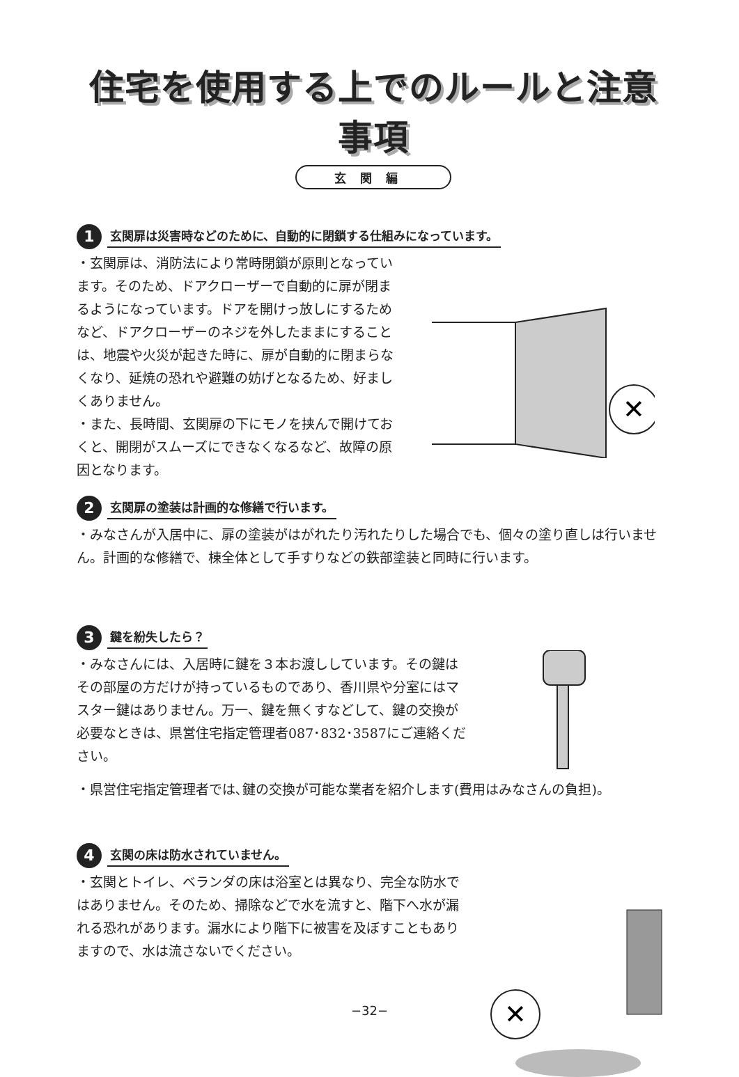住宅を使用する上でのルールと注意事項
玄関編
1
玄関扉は災害時などのために、自動的に閉鎖する仕組みになっています。
・玄関扉は、消防法により常時閉鎖が原則となっています。そのため、ドアクローザーで自動的に扉が閉まるようになっています。ドアを開けっ放しにするためなど、ドアクローザーのネジを外したままにすることは、地震や火災が起きた時に、扉が自動的に閉まらなくなり、延焼の恐れや避難の妨げとなるため、好ましくありません。
・また、長時間、玄関扉の下にモノを挟んで開けておくと、開閉がスムーズにできなくなるなど、故障の原因となります。
✕
2
玄関扉の塗装は計画的な修繕で行います。
・みなさんが入居中に、扉の塗装がはがれたり汚れたりした場合でも、個々の塗り直しは行いません。計画的な修繕で、棟全体として手すりなどの鉄部塗装と同時に行います。
3
鍵を紛失したら？
・みなさんには、入居時に鍵を３本お渡ししています。その鍵はその部屋の方だけが持っているものであり、香川県や分室にはマスター鍵はありません。万一、鍵を無くすなどして、鍵の交換が必要なときは、県営住宅指定管理者087･832･3587にご連絡ください。
・県営住宅指定管理者では､鍵の交換が可能な業者を紹介します(費用はみなさんの負担)。
4
玄関の床は防水されていません。
・玄関とトイレ、ベランダの床は浴室とは異なり、完全な防水ではありません。そのため、掃除などで水を流すと、階下へ水が漏れる恐れがあります。漏水により階下に被害を及ぼすこともありますので、水は流さないでください。
✕
−32−